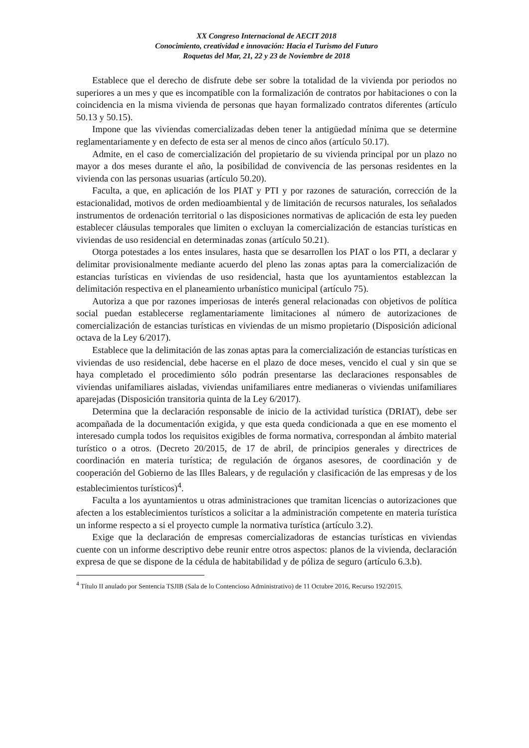XX Congreso Internacional de AECIT 2018
Conocimiento, creatividad e innovación: Hacia el Turismo del Futuro
Roquetas del Mar, 21, 22 y 23 de Noviembre de 2018
Establece que el derecho de disfrute debe ser sobre la totalidad de la vivienda por periodos no superiores a un mes y que es incompatible con la formalización de contratos por habitaciones o con la coincidencia en la misma vivienda de personas que hayan formalizado contratos diferentes (artículo 50.13 y 50.15).
Impone que las viviendas comercializadas deben tener la antigüedad mínima que se determine reglamentariamente y en defecto de esta ser al menos de cinco años (artículo 50.17).
Admite, en el caso de comercialización del propietario de su vivienda principal por un plazo no mayor a dos meses durante el año, la posibilidad de convivencia de las personas residentes en la vivienda con las personas usuarias (artículo 50.20).
Faculta, a que, en aplicación de los PIAT y PTI y por razones de saturación, corrección de la estacionalidad, motivos de orden medioambiental y de limitación de recursos naturales, los señalados instrumentos de ordenación territorial o las disposiciones normativas de aplicación de esta ley pueden establecer cláusulas temporales que limiten o excluyan la comercialización de estancias turísticas en viviendas de uso residencial en determinadas zonas (artículo 50.21).
Otorga potestades a los entes insulares, hasta que se desarrollen los PIAT o los PTI, a declarar y delimitar provisionalmente mediante acuerdo del pleno las zonas aptas para la comercialización de estancias turísticas en viviendas de uso residencial, hasta que los ayuntamientos establezcan la delimitación respectiva en el planeamiento urbanístico municipal (artículo 75).
Autoriza a que por razones imperiosas de interés general relacionadas con objetivos de política social puedan establecerse reglamentariamente limitaciones al número de autorizaciones de comercialización de estancias turísticas en viviendas de un mismo propietario (Disposición adicional octava de la Ley 6/2017).
Establece que la delimitación de las zonas aptas para la comercialización de estancias turísticas en viviendas de uso residencial, debe hacerse en el plazo de doce meses, vencido el cual y sin que se haya completado el procedimiento sólo podrán presentarse las declaraciones responsables de viviendas unifamiliares aisladas, viviendas unifamiliares entre medianeras o viviendas unifamiliares aparejadas (Disposición transitoria quinta de la Ley 6/2017).
Determina que la declaración responsable de inicio de la actividad turística (DRIAT), debe ser acompañada de la documentación exigida, y que esta queda condicionada a que en ese momento el interesado cumpla todos los requisitos exigibles de forma normativa, correspondan al ámbito material turístico o a otros. (Decreto 20/2015, de 17 de abril, de principios generales y directrices de coordinación en materia turística; de regulación de órganos asesores, de coordinación y de cooperación del Gobierno de las Illes Balears, y de regulación y clasificación de las empresas y de los establecimientos turísticos)<sup>4</sup>.
Faculta a los ayuntamientos u otras administraciones que tramitan licencias o autorizaciones que afecten a los establecimientos turísticos a solicitar a la administración competente en materia turística un informe respecto a si el proyecto cumple la normativa turística (artículo 3.2).
Exige que la declaración de empresas comercializadoras de estancias turísticas en viviendas cuente con un informe descriptivo debe reunir entre otros aspectos: planos de la vivienda, declaración expresa de que se dispone de la cédula de habitabilidad y de póliza de seguro (artículo 6.3.b).
<sup>4</sup> Título II anulado por Sentencia TSJIB (Sala de lo Contencioso Administrativo) de 11 Octubre 2016, Recurso 192/2015.